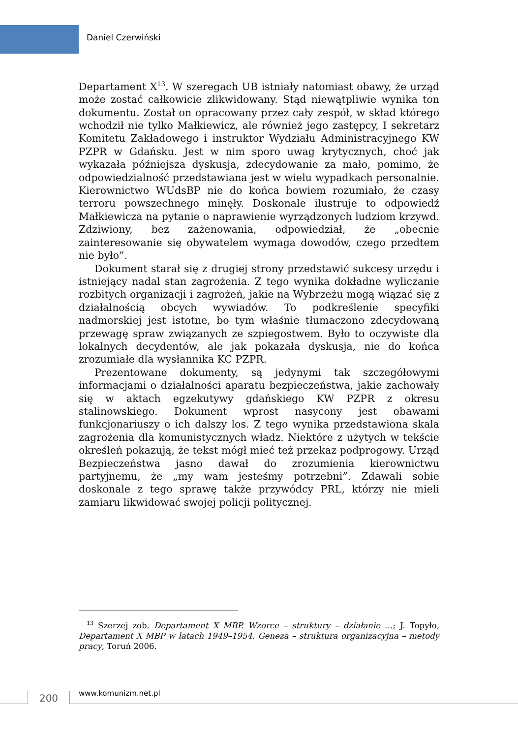Daniel Czerwiński
Departament X<sup>13</sup>. W szeregach UB istniały natomiast obawy, że urząd może zostać całkowicie zlikwidowany. Stąd niewątpliwie wynika ton dokumentu. Został on opracowany przez cały zespół, w skład którego wchodził nie tylko Małkiewicz, ale również jego zastępcy, I sekretarz Komitetu Zakładowego i instruktor Wydziału Administracyjnego KW PZPR w Gdańsku. Jest w nim sporo uwag krytycznych, choć jak wykazała późniejsza dyskusja, zdecydowanie za mało, pomimo, że odpowiedzialność przedstawiana jest w wielu wypadkach personalnie. Kierownictwo WUdsBP nie do końca bowiem rozumiało, że czasy terroru powszechnego minęły. Doskonale ilustruje to odpowiedź Małkiewicza na pytanie o naprawienie wyrządzonych ludziom krzywd. Zdziwiony, bez zażenowania, odpowiedział, że „obecnie zainteresowanie się obywatelem wymaga dowodów, czego przedtem nie było”.
Dokument starał się z drugiej strony przedstawić sukcesy urzędu i istniejący nadal stan zagrożenia. Z tego wynika dokładne wyliczanie rozbitych organizacji i zagrożeń, jakie na Wybrzeżu mogą wiązać się z działalnością obcych wywiadów. To podkreślenie specyfiki nadmorskiej jest istotne, bo tym właśnie tłumaczono zdecydowaną przewagę spraw związanych ze szpiegostwem. Było to oczywiste dla lokalnych decydentów, ale jak pokazała dyskusja, nie do końca zrozumiałe dla wysłannika KC PZPR.
Prezentowane dokumenty, są jedynymi tak szczegółowymi informacjami o działalności aparatu bezpieczeństwa, jakie zachowały się w aktach egzekutywy gdańskiego KW PZPR z okresu stalinowskiego. Dokument wprost nasycony jest obawami funkcjonariuszy o ich dalszy los. Z tego wynika przedstawiona skala zagrożenia dla komunistycznych władz. Niektóre z użytych w tekście określeń pokazują, że tekst mógł mieć też przekaz podprogowy. Urząd Bezpieczeństwa jasno dawał do zrozumienia kierownictwu partyjnemu, że „my wam jesteśmy potrzebni”. Zdawali sobie doskonale z tego sprawę także przywódcy PRL, którzy nie mieli zamiaru likwidować swojej policji politycznej.
<sup>13</sup> Szerzej zob. Departament X MBP. Wzorce – struktury – działanie …; J. Topyło, Departament X MBP w latach 1949–1954. Geneza – struktura organizacyjna – metody pracy, Toruń 2006.
200 www.komunizm.net.pl